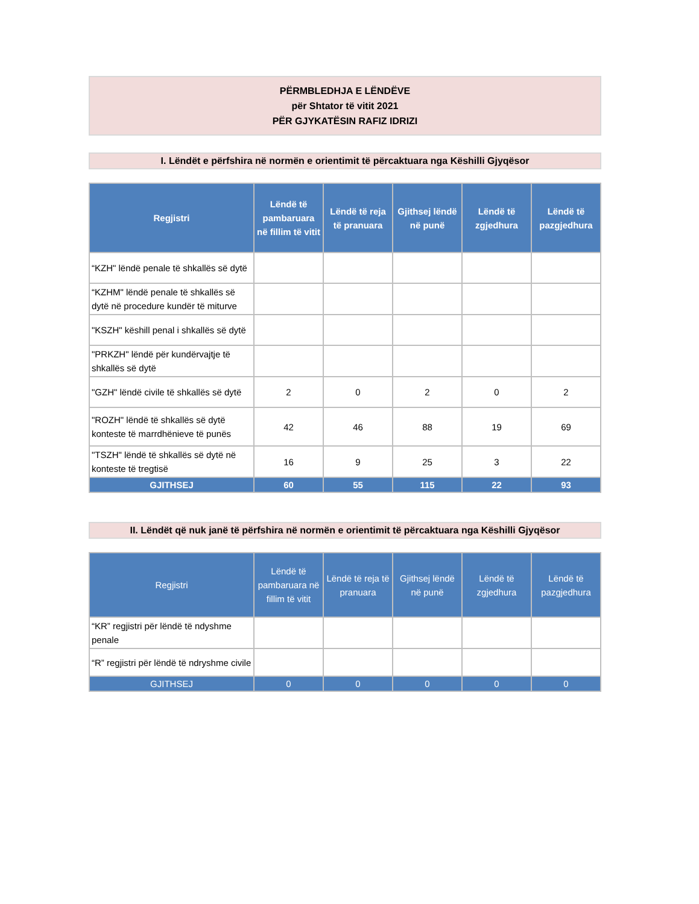PËRMBLEDHJA E LËNDËVE
për Shtator të vitit 2021
PËR GJYKATËSIN RAFIZ IDRIZI
I. Lëndët e përfshira në normën e orientimit të përcaktuara nga Këshilli Gjyqësor
| Regjistri | Lëndë të pambaruara në fillim të vitit | Lëndë të reja të pranuara | Gjithsej lëndë në punë | Lëndë të zgjedhura | Lëndë të pazgjedhura |
| --- | --- | --- | --- | --- | --- |
| “KZH" lëndë penale të shkallës së dytë | | | | | |
| “KZHM" lëndë penale të shkallës së dytë në procedure kundër të miturve | | | | | |
| "KSZH" këshill penal i shkallës së dytë | | | | | |
| "PRKZH" lëndë për kundërvajtje të shkallës së dytë | | | | | |
| "GZH" lëndë civile të shkallës së dytë | 2 | 0 | 2 | 0 | 2 |
| "ROZH" lëndë të shkallës së dytë konteste të marrdhënieve të punës | 42 | 46 | 88 | 19 | 69 |
| "TSZH" lëndë të shkallës së dytë në konteste të tregtisë | 16 | 9 | 25 | 3 | 22 |
| GJITHSEJ | 60 | 55 | 115 | 22 | 93 |
II. Lëndët që nuk janë të përfshira në normën e orientimit të përcaktuara nga Këshilli Gjyqësor
| Regjistri | Lëndë të pambaruara në fillim të vitit | Lëndë të reja të pranuara | Gjithsej lëndë në punë | Lëndë të zgjedhura | Lëndë të pazgjedhura |
| --- | --- | --- | --- | --- | --- |
| “KR” regjistri për lëndë të ndyshme penale | | | | | |
| “R” regjistri për lëndë të ndryshme civile | | | | | |
| GJITHSEJ | 0 | 0 | 0 | 0 | 0 |